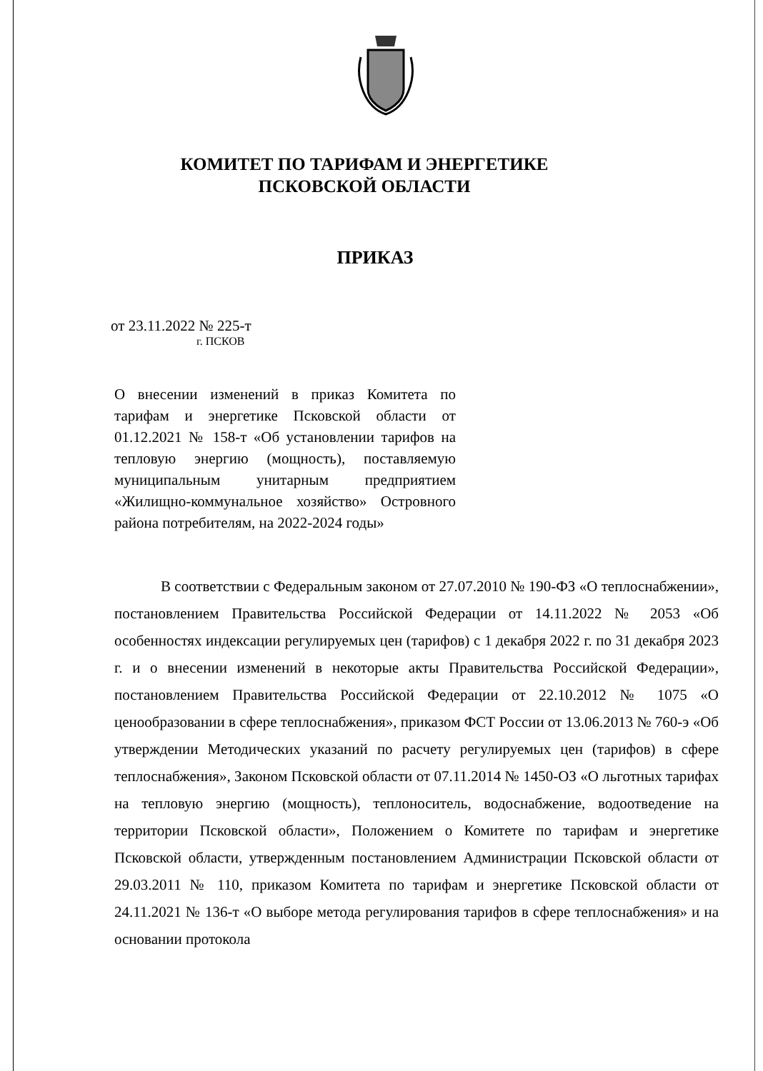КОМИТЕТ ПО ТАРИФАМ И ЭНЕРГЕТИКЕ
ПСКОВСКОЙ ОБЛАСТИ
ПРИКАЗ
от 23.11.2022 № 225-т
г. ПСКОВ
О внесении изменений в приказ Комитета по тарифам и энергетике Псковской области от 01.12.2021 № 158-т «Об установлении тарифов на тепловую энергию (мощность), поставляемую муниципальным унитарным предприятием «Жилищно-коммунальное хозяйство» Островного района потребителям, на 2022-2024 годы»
В соответствии с Федеральным законом от 27.07.2010 № 190-ФЗ «О теплоснабжении», постановлением Правительства Российской Федерации от 14.11.2022 № 2053 «Об особенностях индексации регулируемых цен (тарифов) с 1 декабря 2022 г. по 31 декабря 2023 г. и о внесении изменений в некоторые акты Правительства Российской Федерации», постановлением Правительства Российской Федерации от 22.10.2012 № 1075 «О ценообразовании в сфере теплоснабжения», приказом ФСТ России от 13.06.2013 № 760-э «Об утверждении Методических указаний по расчету регулируемых цен (тарифов) в сфере теплоснабжения», Законом Псковской области от 07.11.2014 № 1450-ОЗ «О льготных тарифах на тепловую энергию (мощность), теплоноситель, водоснабжение, водоотведение на территории Псковской области», Положением о Комитете по тарифам и энергетике Псковской области, утвержденным постановлением Администрации Псковской области от 29.03.2011 № 110, приказом Комитета по тарифам и энергетике Псковской области от 24.11.2021 № 136-т «О выборе метода регулирования тарифов в сфере теплоснабжения» и на основании протокола